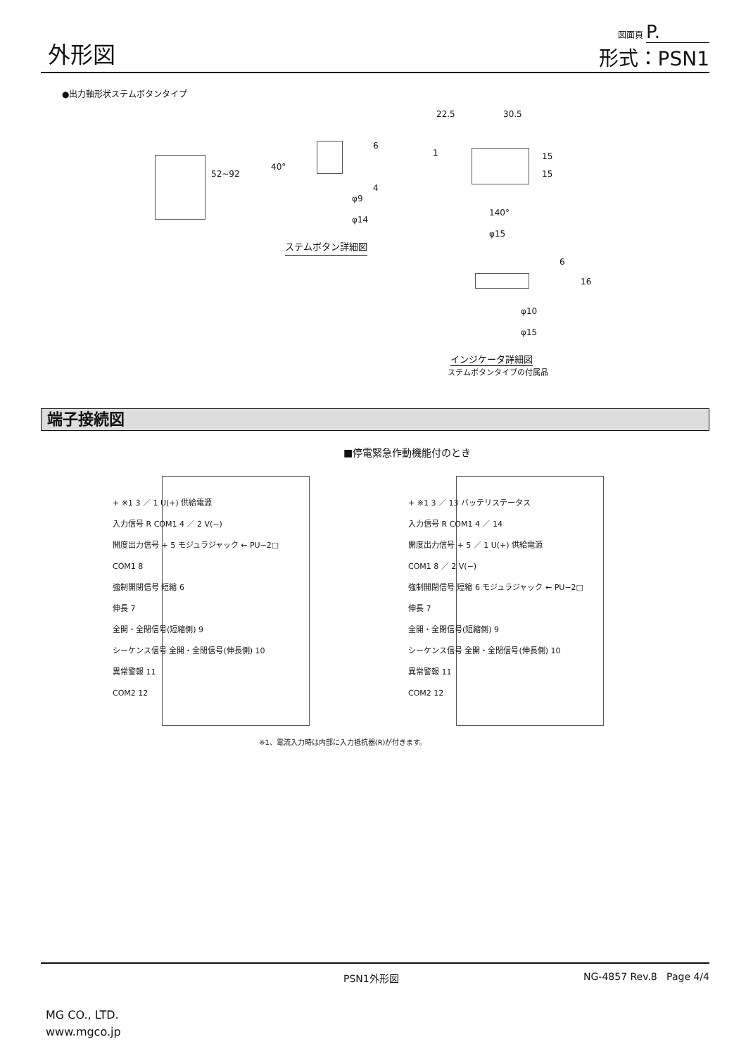外形図
図面頁 P.
形式：PSN1
●出力軸形状ステムボタンタイプ
52~92
40°
6
4
φ9
φ14
ステムボタン詳細図
22.5 30.5
1 15
15
140°
φ15
6
16
φ10
φ15
インジケータ詳細図
ステムボタンタイプの付属品
端子接続図
■停電緊急作動機能付のとき
+ ※1 3 ／ 1 U(+) 供給電源
入力信号 R COM1 4 ／ 2 V(−)
開度出力信号 + 5 モジュラジャック ← PU−2□
COM1 8
強制開閉信号 短縮 6
伸長 7
全開・全閉信号(短縮側) 9
シーケンス信号 全開・全閉信号(伸長側) 10
異常警報 11
COM2 12
+ ※1 3 ／ 13 バッテリステータス
入力信号 R COM1 4 ／ 14
開度出力信号 + 5 ／ 1 U(+) 供給電源
COM1 8 ／ 2 V(−)
強制開閉信号 短縮 6 モジュラジャック ← PU−2□
伸長 7
全開・全閉信号(短縮側) 9
シーケンス信号 全開・全閉信号(伸長側) 10
異常警報 11
COM2 12
※1、電流入力時は内部に入力抵抗器(R)が付きます。
PSN1外形図 NG-4857 Rev.8 Page 4/4
MG CO., LTD.
www.mgco.jp